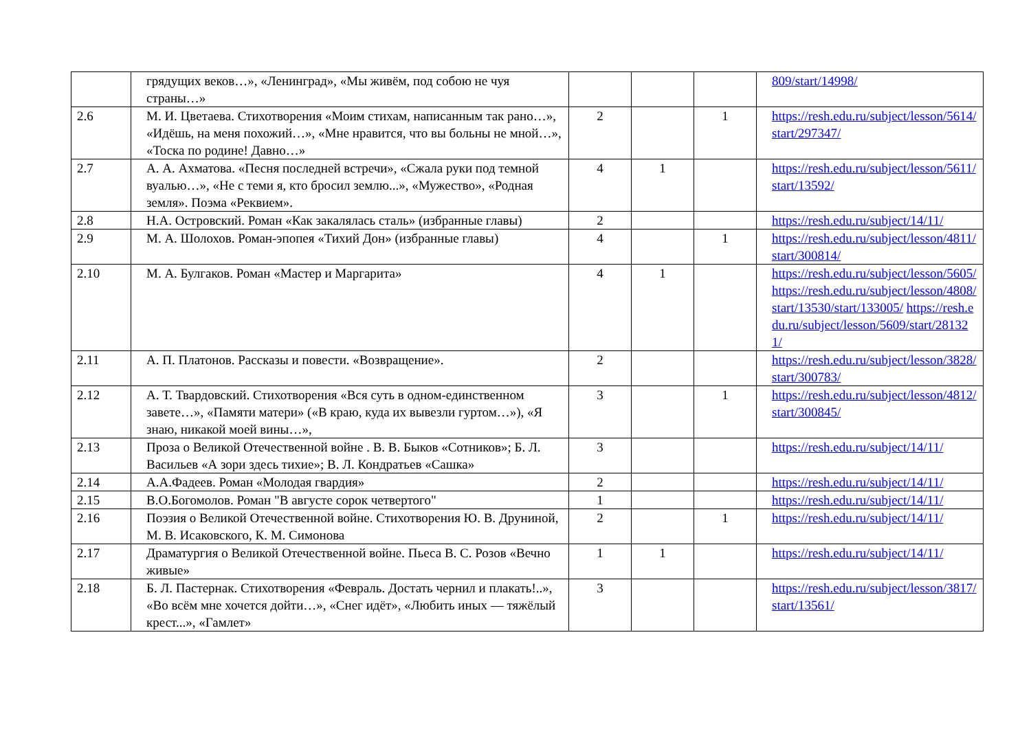| | грядущих веков…», «Ленинград», «Мы живём, под собою не чуя страны…» | | | | 809/start/14998/ |
| 2.6 | М. И. Цветаева. Стихотворения «Моим стихам, написанным так рано…», «Идёшь, на меня похожий…», «Мне нравится, что вы больны не мной…», «Тоска по родине! Давно…» | 2 | | 1 | https://resh.edu.ru/subject/lesson/5614/start/297347/ |
| 2.7 | А. А. Ахматова. «Песня последней встречи», «Сжала руки под темной вуалью…», «Не с теми я, кто бросил землю...», «Мужество», «Родная земля». Поэма «Реквием». | 4 | 1 | | https://resh.edu.ru/subject/lesson/5611/start/13592/ |
| 2.8 | Н.А. Островский. Роман «Как закалялась сталь» (избранные главы) | 2 | | | https://resh.edu.ru/subject/14/11/ |
| 2.9 | М. А. Шолохов. Роман-эпопея «Тихий Дон» (избранные главы) | 4 | | 1 | https://resh.edu.ru/subject/lesson/4811/start/300814/ |
| 2.10 | М. А. Булгаков. Роман «Мастер и Маргарита» | 4 | 1 | | https://resh.edu.ru/subject/lesson/5605/https://resh.edu.ru/subject/lesson/4808/start/13530/start/133005/ https://resh.edu.ru/subject/lesson/5609/start/281321/ |
| 2.11 | А. П. Платонов. Рассказы и повести. «Возвращение». | 2 | | | https://resh.edu.ru/subject/lesson/3828/start/300783/ |
| 2.12 | А. Т. Твардовский. Стихотворения «Вся суть в одном-единственном завете…», «Памяти матери» («В краю, куда их вывезли гуртом…»), «Я знаю, никакой моей вины…», | 3 | | 1 | https://resh.edu.ru/subject/lesson/4812/start/300845/ |
| 2.13 | Проза о Великой Отечественной войне . В. В. Быков «Сотников»; Б. Л. Васильев «А зори здесь тихие»; В. Л. Кондратьев «Сашка» | 3 | | | https://resh.edu.ru/subject/14/11/ |
| 2.14 | А.А.Фадеев. Роман «Молодая гвардия» | 2 | | | https://resh.edu.ru/subject/14/11/ |
| 2.15 | В.О.Богомолов. Роман "В августе сорок четвертого" | 1 | | | https://resh.edu.ru/subject/14/11/ |
| 2.16 | Поэзия о Великой Отечественной войне. Стихотворения Ю. В. Друниной, М. В. Исаковского, К. М. Симонова | 2 | | 1 | https://resh.edu.ru/subject/14/11/ |
| 2.17 | Драматургия о Великой Отечественной войне. Пьеса В. С. Розов «Вечно живые» | 1 | 1 | | https://resh.edu.ru/subject/14/11/ |
| 2.18 | Б. Л. Пастернак. Стихотворения «Февраль. Достать чернил и плакать!..», «Во всём мне хочется дойти…», «Снег идёт», «Любить иных — тяжёлый крест...», «Гамлет» | 3 | | | https://resh.edu.ru/subject/lesson/3817/start/13561/ |